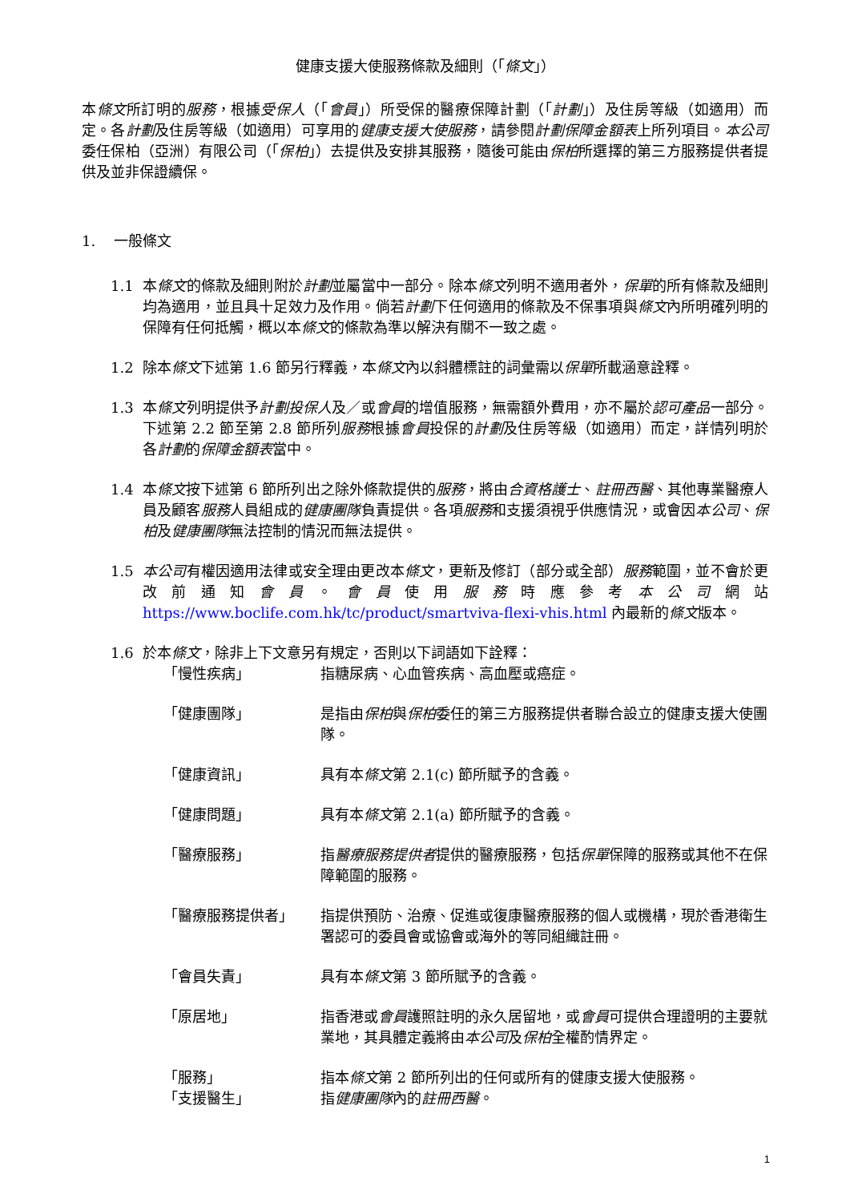健康支援大使服務條款及細則（「條文」）
本條文所訂明的服務，根據受保人（「會員」）所受保的醫療保障計劃（「計劃」）及住房等級（如適用）而定。各計劃及住房等級（如適用）可享用的健康支援大使服務，請參閱計劃保障金額表上所列項目。本公司委任保柏（亞洲）有限公司（「保柏」）去提供及安排其服務，隨後可能由保柏所選擇的第三方服務提供者提供及並非保證續保。
1. 一般條文
1.1 本條文的條款及細則附於計劃並屬當中一部分。除本條文列明不適用者外，保單的所有條款及細則均為適用，並且具十足效力及作用。倘若計劃下任何適用的條款及不保事項與條文內所明確列明的保障有任何抵觸，概以本條文的條款為準以解決有關不一致之處。
1.2 除本條文下述第 1.6 節另行釋義，本條文內以斜體標註的詞彙需以保單所載涵意詮釋。
1.3 本條文列明提供予計劃投保人及／或會員的增值服務，無需額外費用，亦不屬於認可產品一部分。下述第 2.2 節至第 2.8 節所列服務根據會員投保的計劃及住房等級（如適用）而定，詳情列明於各計劃的保障金額表當中。
1.4 本條文按下述第 6 節所列出之除外條款提供的服務，將由合資格護士、註冊西醫、其他專業醫療人員及顧客服務人員組成的健康團隊負責提供。各項服務和支援須視乎供應情況，或會因本公司、保柏及健康團隊無法控制的情況而無法提供。
1.5 本公司有權因適用法律或安全理由更改本條文，更新及修訂（部分或全部）服務範圍，並不會於更改前通知會員。會員使用服務時應參考本公司網站 https://www.boclife.com.hk/tc/product/smartviva-flexi-vhis.html 內最新的條文版本。
1.6 於本條文，除非上下文意另有規定，否則以下詞語如下詮釋：
「慢性疾病」 指糖尿病、心血管疾病、高血壓或癌症。
「健康團隊」 是指由保柏與保柏委任的第三方服務提供者聯合設立的健康支援大使團隊。
「健康資訊」 具有本條文第 2.1(c) 節所賦予的含義。
「健康問題」 具有本條文第 2.1(a) 節所賦予的含義。
「醫療服務」 指醫療服務提供者提供的醫療服務，包括保單保障的服務或其他不在保障範圍的服務。
「醫療服務提供者」 指提供預防、治療、促進或復康醫療服務的個人或機構，現於香港衛生署認可的委員會或協會或海外的等同組織註冊。
「會員失責」 具有本條文第 3 節所賦予的含義。
「原居地」 指香港或會員護照註明的永久居留地，或會員可提供合理證明的主要就業地，其具體定義將由本公司及保柏全權酌情界定。
「服務」 指本條文第 2 節所列出的任何或所有的健康支援大使服務。
「支援醫生」 指健康團隊內的註冊西醫。
1